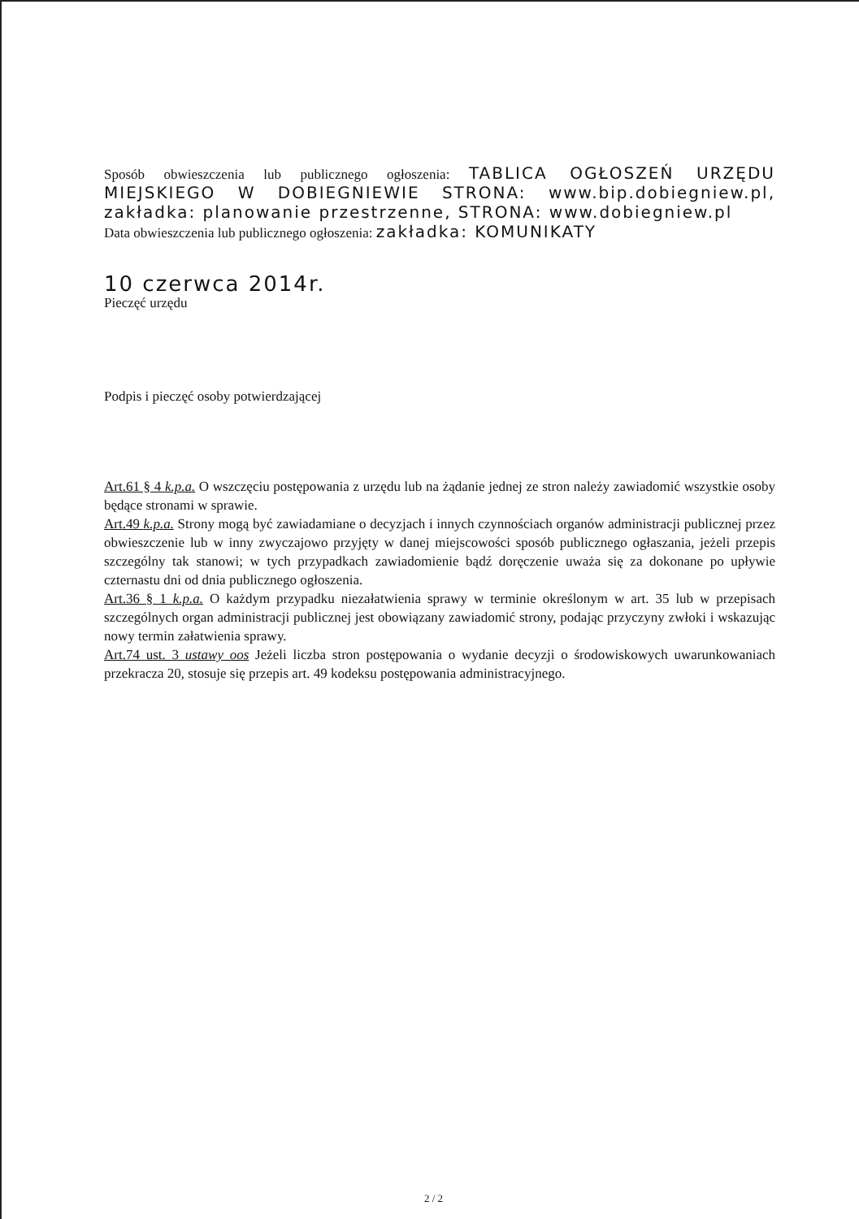Sposób obwieszczenia lub publicznego ogłoszenia: TABLICA OGŁOSZEŃ URZĘDU MIEJSKIEGO W DOBIEGNIEWIE STRONA: www.bip.dobiegniew.pl, zakładka: planowanie przestrzenne, STRONA: www.dobiegniew.pl
Data obwieszczenia lub publicznego ogłoszenia: zakładka: KOMUNIKATY
10 czerwca 2014r.
Pieczęć urzędu
Podpis i pieczęć osoby potwierdzającej
Art.61 § 4 k.p.a. O wszczęciu postępowania z urzędu lub na żądanie jednej ze stron należy zawiadomić wszystkie osoby będące stronami w sprawie.
Art.49 k.p.a. Strony mogą być zawiadamiane o decyzjach i innych czynnościach organów administracji publicznej przez obwieszczenie lub w inny zwyczajowo przyjęty w danej miejscowości sposób publicznego ogłaszania, jeżeli przepis szczególny tak stanowi; w tych przypadkach zawiadomienie bądź doręczenie uważa się za dokonane po upływie czternastu dni od dnia publicznego ogłoszenia.
Art.36 § 1 k.p.a. O każdym przypadku niezałatwienia sprawy w terminie określonym w art. 35 lub w przepisach szczególnych organ administracji publicznej jest obowiązany zawiadomić strony, podając przyczyny zwłoki i wskazując nowy termin załatwienia sprawy.
Art.74 ust. 3 ustawy oos Jeżeli liczba stron postępowania o wydanie decyzji o środowiskowych uwarunkowaniach przekracza 20, stosuje się przepis art. 49 kodeksu postępowania administracyjnego.
2 / 2